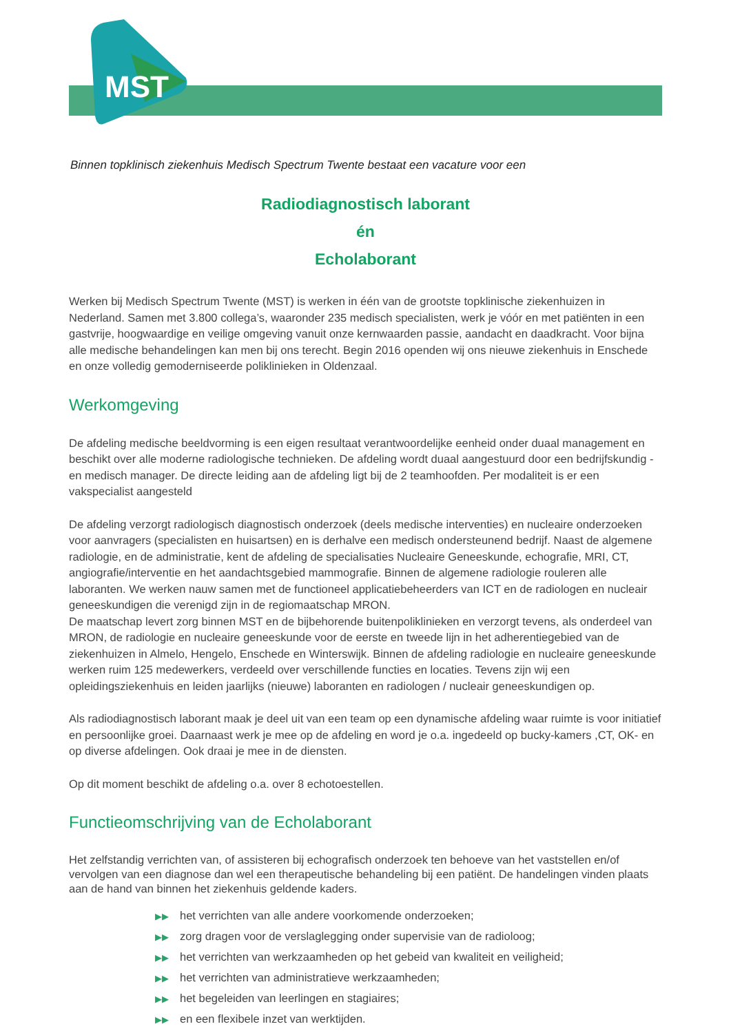MST
Binnen topklinisch ziekenhuis Medisch Spectrum Twente bestaat een vacature voor een
Radiodiagnostisch laborant
én
Echolaborant
Werken bij Medisch Spectrum Twente (MST) is werken in één van de grootste topklinische ziekenhuizen in Nederland. Samen met 3.800 collega’s, waaronder 235 medisch specialisten, werk je vóór en met patiënten in een gastvrije, hoogwaardige en veilige omgeving vanuit onze kernwaarden passie, aandacht en daadkracht. Voor bijna alle medische behandelingen kan men bij ons terecht. Begin 2016 openden wij ons nieuwe ziekenhuis in Enschede en onze volledig gemoderniseerde poliklinieken in Oldenzaal.
Werkomgeving
De afdeling medische beeldvorming is een eigen resultaat verantwoordelijke eenheid onder duaal management en beschikt over alle moderne radiologische technieken. De afdeling wordt duaal aangestuurd door een bedrijfskundig - en medisch manager. De directe leiding aan de afdeling ligt bij de 2 teamhoofden. Per modaliteit is er een vakspecialist aangesteld
De afdeling verzorgt radiologisch diagnostisch onderzoek (deels medische interventies) en nucleaire onderzoeken voor aanvragers (specialisten en huisartsen) en is derhalve een medisch ondersteunend bedrijf. Naast de algemene radiologie, en de administratie, kent de afdeling de specialisaties Nucleaire Geneeskunde, echografie, MRI, CT, angiografie/interventie en het aandachtsgebied mammografie. Binnen de algemene radiologie rouleren alle laboranten. We werken nauw samen met de functioneel applicatiebeheerders van ICT en de radiologen en nucleair geneeskundigen die verenigd zijn in de regiomaatschap MRON.
De maatschap levert zorg binnen MST en de bijbehorende buitenpoliklinieken en verzorgt tevens, als onderdeel van MRON, de radiologie en nucleaire geneeskunde voor de eerste en tweede lijn in het adherentiegebied van de ziekenhuizen in Almelo, Hengelo, Enschede en Winterswijk. Binnen de afdeling radiologie en nucleaire geneeskunde werken ruim 125 medewerkers, verdeeld over verschillende functies en locaties. Tevens zijn wij een opleidingsziekenhuis en leiden jaarlijks (nieuwe) laboranten en radiologen / nucleair geneeskundigen op.
Als radiodiagnostisch laborant maak je deel uit van een team op een dynamische afdeling waar ruimte is voor initiatief en persoonlijke groei. Daarnaast werk je mee op de afdeling en word je o.a. ingedeeld op bucky-kamers ,CT, OK- en op diverse afdelingen. Ook draai je mee in de diensten.
Op dit moment beschikt de afdeling o.a. over 8 echotoestellen.
Functieomschrijving van de Echolaborant
Het zelfstandig verrichten van, of assisteren bij echografisch onderzoek ten behoeve van het vaststellen en/of vervolgen van een diagnose dan wel een therapeutische behandeling bij een patiënt. De handelingen vinden plaats aan de hand van binnen het ziekenhuis geldende kaders.
▶▶ het verrichten van alle andere voorkomende onderzoeken;
▶▶ zorg dragen voor de verslaglegging onder supervisie van de radioloog;
▶▶ het verrichten van werkzaamheden op het gebeid van kwaliteit en veiligheid;
▶▶ het verrichten van administratieve werkzaamheden;
▶▶ het begeleiden van leerlingen en stagiaires;
▶▶ en een flexibele inzet van werktijden.